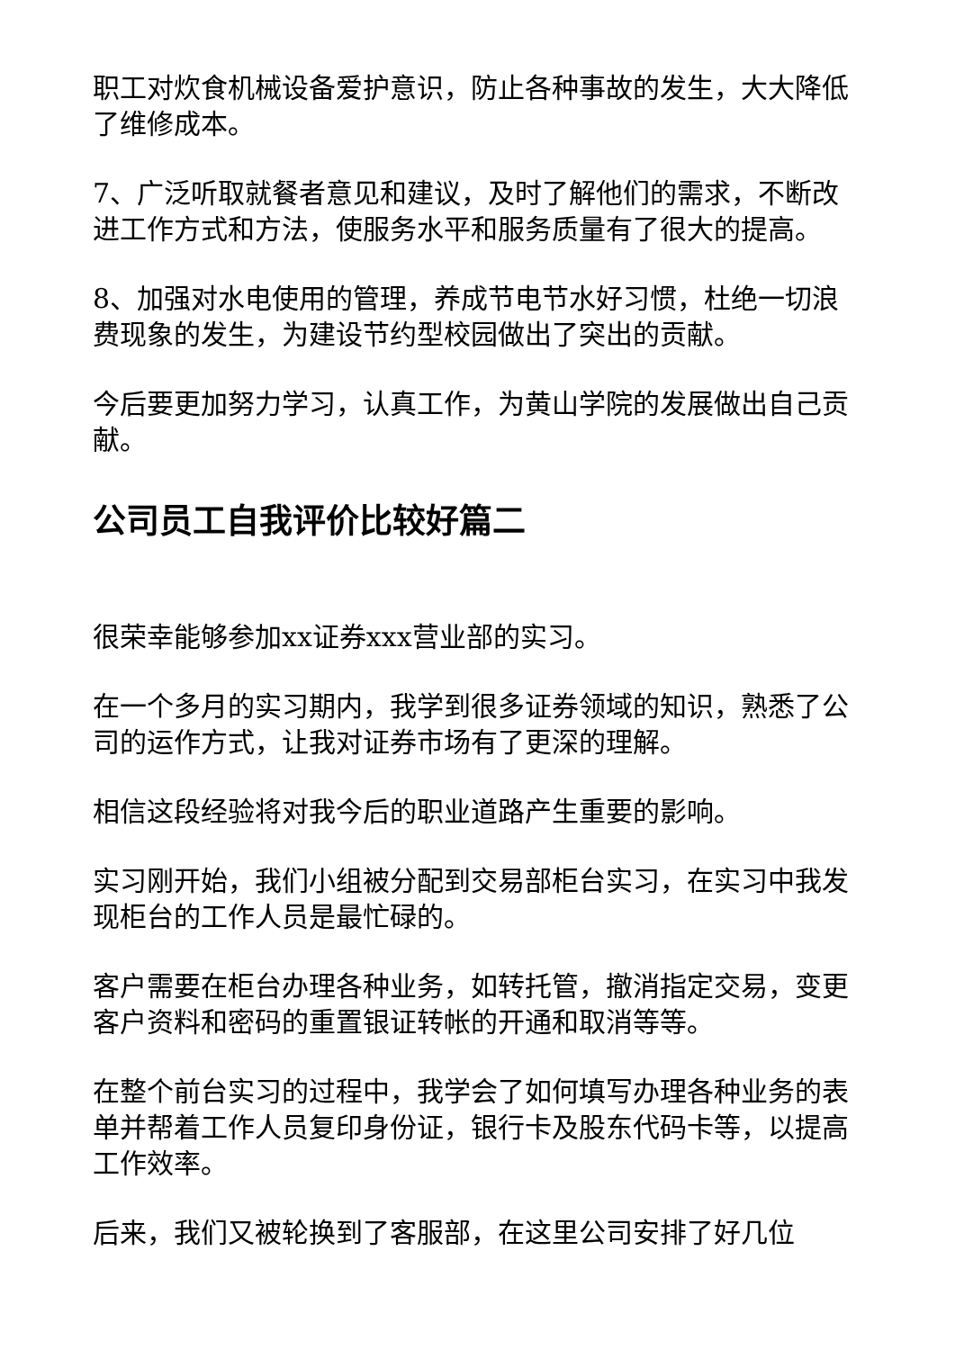职工对炊食机械设备爱护意识，防止各种事故的发生，大大降低了维修成本。
7、广泛听取就餐者意见和建议，及时了解他们的需求，不断改进工作方式和方法，使服务水平和服务质量有了很大的提高。
8、加强对水电使用的管理，养成节电节水好习惯，杜绝一切浪费现象的发生，为建设节约型校园做出了突出的贡献。
今后要更加努力学习，认真工作，为黄山学院的发展做出自己贡献。
公司员工自我评价比较好篇二
很荣幸能够参加xx证券xxx营业部的实习。
在一个多月的实习期内，我学到很多证券领域的知识，熟悉了公司的运作方式，让我对证券市场有了更深的理解。
相信这段经验将对我今后的职业道路产生重要的影响。
实习刚开始，我们小组被分配到交易部柜台实习，在实习中我发现柜台的工作人员是最忙碌的。
客户需要在柜台办理各种业务，如转托管，撤消指定交易，变更客户资料和密码的重置银证转帐的开通和取消等等。
在整个前台实习的过程中，我学会了如何填写办理各种业务的表单并帮着工作人员复印身份证，银行卡及股东代码卡等，以提高工作效率。
后来，我们又被轮换到了客服部，在这里公司安排了好几位